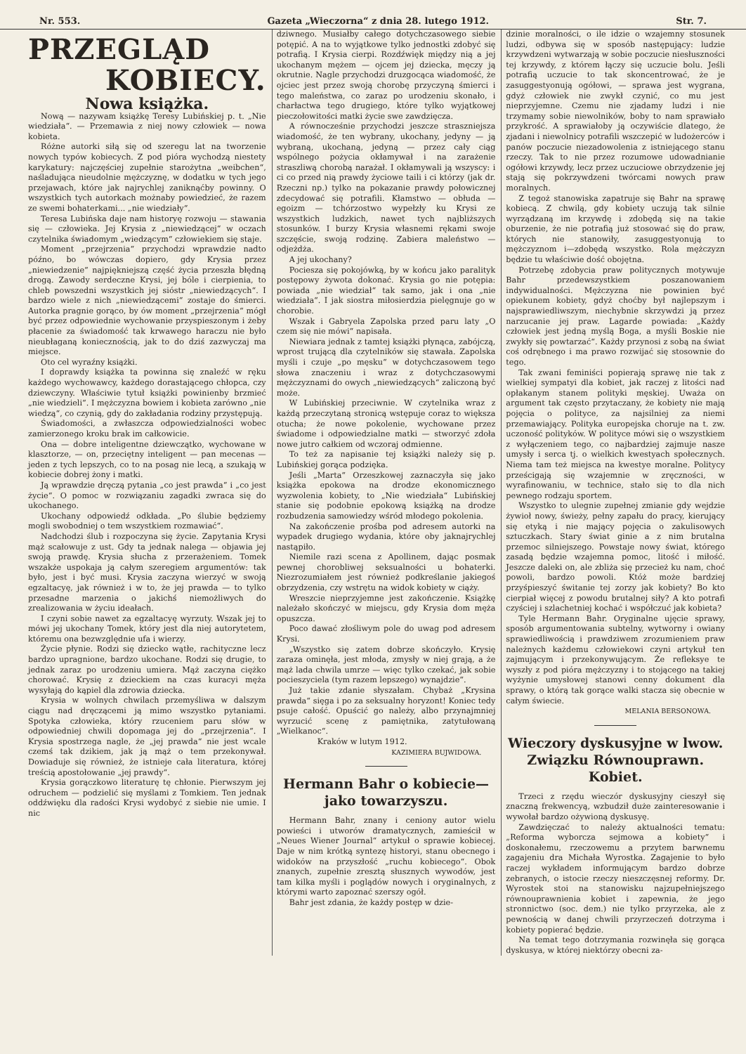Nr. 553. Gazeta „Wieczorna“ z dnia 28. lutego 1912. Str. 7.
PRZEGLĄD
KOBIECY.
Nowa książka.
Nową — nazywam książkę Teresy Lubińskiej p. t. „Nie wiedziała“. — Przemawia z niej nowy człowiek — nowa kobieta.
Różne autorki siłą się od szeregu lat na tworzenie nowych typów kobiecych. Z pod pióra wychodzą niestety karykatury: najczęściej zupełnie starożytna „weibchen“, naśladująca nieudolnie mężczyznę, w dodatku w tych jego przejawach, które jak najrychlej zaniknąćby powinny. O wszystkich tych autorkach możnaby powiedzieć, że razem ze swemi bohaterkami... „nie wiedziały“.
Teresa Lubińska daje nam historyę rozwoju — stawania się — człowieka. Jej Krysia z „niewiedzącej“ w oczach czytelnika świadomym „wiedzącym“ człowiekiem się staje.
Moment „przejrzenia“ przychodzi wprawdzie nadto późno, bo wówczas dopiero, gdy Krysia przez „niewiedzenie“ najpiękniejszą część życia przeszła błędną drogą. Zawody serdeczne Krysi, jej bóle i cierpienia, to chleb powszedni wszystkich jej sióstr „niewiedzących“. I bardzo wiele z nich „niewiedzącemi“ zostaje do śmierci. Autorka pragnie gorąco, by ów moment „przejrzenia“ mógł być przez odpowiednie wychowanie przyspieszonym i żeby płacenie za świadomość tak krwawego haraczu nie było nieubłaganą koniecznością, jak to do dziś zazwyczaj ma miejsce.
Oto cel wyraźny książki.
I doprawdy książka ta powinna się znaleźć w ręku każdego wychowawcy, każdego dorastającego chłopca, czy dziewczyny. Właściwie tytuł książki powinienby brzmieć „nie wiedzieli“. I mężczyzna bowiem i kobieta zarówno „nie wiedzą“, co czynią, gdy do zakładania rodziny przystępują.
Świadomości, a zwłaszcza odpowiedzialności wobec zamierzonego kroku brak im całkowicie.
Ona — dobre inteligentne dziewczątko, wychowane w klasztorze, — on, przeciętny inteligent — pan mecenas — jeden z tych lepszych, co to na posag nie lecą, a szukają w kobiecie dobrej żony i matki.
Ją wprawdzie dręczą pytania „co jest prawda“ i „co jest życie“. O pomoc w rozwiązaniu zagadki zwraca się do ukochanego.
Ukochany odpowiedź odkłada. „Po ślubie będziemy mogli swobodniej o tem wszystkiem rozmawiać“.
Nadchodzi ślub i rozpoczyna się życie. Zapytania Krysi mąż scałowuje z ust. Gdy ta jednak nalega — objawia jej swoją prawdę. Krysia słucha z przerażeniem. Tomek wszakże uspokaja ją całym szeregiem argumentów: tak było, jest i być musi. Krysia zaczyna wierzyć w swoją egzaltacyę, jak również i w to, że jej prawda — to tylko przesadne marzenia o jakichś niemożliwych do zrealizowania w życiu ideałach.
I czyni sobie nawet za egzaltacyę wyrzuty. Wszak jej to mówi jej ukochany Tomek, który jest dla niej autorytetem, któremu ona bezwzględnie ufa i wierzy.
Życie płynie. Rodzi się dziecko wątłe, rachityczne lecz bardzo upragnione, bardzo ukochane. Rodzi się drugie, to jednak zaraz po urodzeniu umiera. Mąż zaczyna ciężko chorować. Krysię z dzieckiem na czas kuracyi męża wysyłają do kąpiel dla zdrowia dziecka.
Krysia w wolnych chwilach przemyśliwa w dalszym ciągu nad dręczącemi ją mimo wszystko pytaniami. Spotyka człowieka, który rzuceniem paru słów w odpowiedniej chwili dopomaga jej do „przejrzenia“. I Krysia spostrzega nagle, że „jej prawda“ nie jest wcale czemś tak dzikiem, jak ją mąż o tem przekonywał. Dowiaduje się również, że istnieje cała literatura, której treścią apostołowanie „jej prawdy“.
Krysia gorączkowo literaturę tę chłonie. Pierwszym jej odruchem — podzielić się myślami z Tomkiem. Ten jednak oddźwięku dla radości Krysi wydobyć z siebie nie umie. I nic
dziwnego. Musiałby całego dotychczasowego siebie potępić. A na to wyjątkowe tylko jednostki zdobyć się potrafią. I Krysia cierpi. Rozdźwięk między nią a jej ukochanym mężem — ojcem jej dziecka, męczy ją okrutnie. Nagle przychodzi druzgocąca wiadomość, że ojciec jest przez swoją chorobę przyczyną śmierci i tego maleństwa, co zaraz po urodzeniu skonało, i charłactwa tego drugiego, które tylko wyjątkowej pieczołowitości matki życie swe zawdzięcza.
A równocześnie przychodzi jeszcze straszniejsza wiadomość, że ten wybrany, ukochany, jedyny — ją wybraną, ukochaną, jedyną — przez cały ciąg wspólnego pożycia okłamywał i na zarażenie straszliwą chorobą narażał. I okłamywali ją wszyscy: i ci co przed nią prawdy życiowe taili i ci którzy (jak dr. Rzeczni np.) tylko na pokazanie prawdy połowicznej zdecydować się potrafili. Kłamstwo — obłuda — egoizm — tchórzostwo wypełzły ku Krysi ze wszystkich ludzkich, nawet tych najbliższych stosunków. I burzy Krysia własnemi rękami swoje szczęście, swoją rodzinę. Zabiera maleństwo — odjeżdża.
A jej ukochany?
Pociesza się pokojówką, by w końcu jako paralityk postępowy żywota dokonać. Krysia go nie potępia: powiada „nie wiedział“ tak samo, jak i ona „nie wiedziała“. I jak siostra miłosierdzia pielęgnuje go w chorobie.
Wszak i Gabryela Zapolska przed paru laty „O czem się nie mówi“ napisała.
Niewiara jednak z tamtej książki płynąca, zabójczą, wprost trującą dla czytelników się stawała. Zapolska myśli i czuje „po męsku“ w dotychczasowem tego słowa znaczeniu i wraz z dotychczasowymi mężczyznami do owych „niewiedzących“ zaliczoną być może.
W Lubińskiej przeciwnie. W czytelnika wraz z każdą przeczytaną stronicą wstępuje coraz to większa otucha; że nowe pokolenie, wychowane przez świadome i odpowiedzialne matki — stworzyć zdoła nowe jutro całkiem od wczoraj odmienne.
To też za napisanie tej książki należy się p. Lubińskiej gorąca podzięka.
Jeśli „Marta“ Orzeszkowej zaznaczyła się jako książka epokowa na drodze ekonomicznego wyzwolenia kobiety, to „Nie wiedziała“ Lubińskiej stanie się podobnie epokową książką na drodze rozbudzenia samowiedzy wśród młodego pokolenia.
Na zakończenie prośba pod adresem autorki na wypadek drugiego wydania, które oby jaknajrychlej nastąpiło.
Niemile razi scena z Apollinem, dając posmak pewnej chorobliwej seksualności u bohaterki. Niezrozumiałem jest również podkreślanie jakiegoś obrzydzenia, czy wstrętu na widok kobiety w ciąży.
Wreszcie nieprzyjemne jest zakończenie. Książkę należało skończyć w miejscu, gdy Krysia dom męża opuszcza.
Poco dawać złośliwym pole do uwag pod adresem Krysi.
„Wszystko się zatem dobrze skończyło. Krysię zaraza ominęła, jest młoda, zmysły w niej grają, a że mąż lada chwila umrze — więc tylko czekać, jak sobie pocieszyciela (tym razem lepszego) wynajdzie“.
Już takie zdanie słyszałam. Chybaż „Krysina prawda“ sięga i po za seksualny horyzont! Koniec tedy psuje całość. Opuścić go należy, albo przynajmniej wyrzucić scenę z pamiętnika, zatytułowaną „Wielkanoc“.
Kraków w lutym 1912.
KAZIMIERA BUJWIDOWA.
Hermann Bahr o kobiecie—jako towarzyszu.
Hermann Bahr, znany i ceniony autor wielu powieści i utworów dramatycznych, zamieścił w „Neues Wiener Journal“ artykuł o sprawie kobiecej. Daje w nim krótką syntezę historyi, stanu obecnego i widoków na przyszłość „ruchu kobiecego“. Obok znanych, zupełnie zresztą słusznych wywodów, jest tam kilka myśli i poglądów nowych i oryginalnych, z którymi warto zapoznać szerszy ogół.
Bahr jest zdania, że każdy postęp w dzie-
dzinie moralności, o ile idzie o wzajemny stosunek ludzi, odbywa się w sposób następujący: ludzie krzywdzeni wytwarzają w sobie poczucie niesłuszności tej krzywdy, z którem łączy się uczucie bolu. Jeśli potrafią uczucie to tak skoncentrować, że je zasuggestyonują ogółowi, — sprawa jest wygrana, gdyż człowiek nie zwykł czynić, co mu jest nieprzyjemne. Czemu nie zjadamy ludzi i nie trzymamy sobie niewolników, boby to nam sprawiało przykrość. A sprawiałoby ją oczywiście dlatego, że zjadani i niewolnicy potrafili wszczepić w ludożerców i panów poczucie niezadowolenia z istniejącego stanu rzeczy. Tak to nie przez rozumowe udowadnianie ogółowi krzywdy, lecz przez uczuciowe obrzydzenie jej stają się pokrzywdzeni twórcami nowych praw moralnych.
Z tegoż stanowiska zapatruje się Bahr na sprawę kobiecą. Z chwilą, gdy kobiety uczują tak silnie wyrządzaną im krzywdę i zdobędą się na takie oburzenie, że nie potrafią już stosować się do praw, których nie stanowiły, zasuggestyonują to mężczyznom i—zdobędą wszystko. Rola mężczyzn będzie tu właściwie dość obojętna.
Potrzebę zdobycia praw politycznych motywuje Bahr przedewszystkiem poszanowaniem indywidualności. Mężczyzna nie powinien być opiekunem kobiety, gdyż choćby był najlepszym i najsprawiedliwszym, niechybnie skrzywdzi ją przez narzucanie jej praw. Lagarde powiada: „Każdy człowiek jest jedną myślą Boga, a myśli Boskie nie zwykły się powtarzać“. Każdy przynosi z sobą na świat coś odrębnego i ma prawo rozwijać się stosownie do tego.
Tak zwani feminiści popierają sprawę nie tak z wielkiej sympatyi dla kobiet, jak raczej z litości nad opłakanym stanem polityki męskiej. Uważa on argument tak często przytaczany, że kobiety nie mają pojęcia o polityce, za najsilniej za niemi przemawiający. Polityka europejska choruje na t. zw. uczoność polityków. W polityce mówi się o wszystkiem z wyłączeniem tego, co najbardziej zajmuje nasze umysły i serca tj. o wielkich kwestyach społecznych. Niema tam też miejsca na kwestye moralne. Politycy prześcigają się wzajemnie w zręczności, w wyrafinowaniu, w technice, stało się to dla nich pewnego rodzaju sportem.
Wszystko to ulegnie zupełnej zmianie gdy wejdzie żywioł nowy, świeży, pełny zapału do pracy, kierujący się etyką i nie mający pojęcia o zakulisowych sztuczkach. Stary świat ginie a z nim brutalna przemoc silniejszego. Powstaje nowy świat, którego zasadą będzie wzajemna pomoc, litość i miłość. Jeszcze daleki on, ale zbliża się przecież ku nam, choć powoli, bardzo powoli. Któż może bardziej przyśpieszyć świtanie tej zorzy jak kobiety? Bo kto cierpiał więcej z powodu brutalnej siły? A kto potrafi czyściej i szlachetniej kochać i współczuć jak kobieta?
Tyle Hermann Bahr. Oryginalne ujęcie sprawy, sposób argumentowania subtelny, wytworny i owiany sprawiedliwością i prawdziwem zrozumieniem praw należnych każdemu człowiekowi czyni artykuł ten zajmującym i przekonywującym. Że refleksye te wyszły z pod pióra mężczyzny i to stojącego na takiej wyżynie umysłowej stanowi cenny dokument dla sprawy, o którą tak gorące walki stacza się obecnie w całym świecie.
MELANIA BERSONOWA.
Wieczory dyskusyjne w lwow. Związku Równouprawn. Kobiet.
Trzeci z rzędu wieczór dyskusyjny cieszył się znaczną frekwencyą, wzbudził duże zainteresowanie i wywołał bardzo ożywioną dyskusyę.
Zawdzięczać to należy aktualności tematu: „Reforma wyborcza sejmowa a kobiety“ i doskonałemu, rzeczowemu a przytem barwnemu zagajeniu dra Michała Wyrostka. Zagajenie to było raczej wykładem informującym bardzo dobrze zebranych, o istocie rzeczy nieszczęsnej reformy. Dr. Wyrostek stoi na stanowisku najzupełniejszego równouprawnienia kobiet i zapewnia, że jego stronnictwo (soc. dem.) nie tylko przyrzeka, ale z pewnością w danej chwili przyrzeczeń dotrzyma i kobiety popierać będzie.
Na temat tego dotrzymania rozwinęła się gorąca dyskusya, w której niektórzy obecni za-